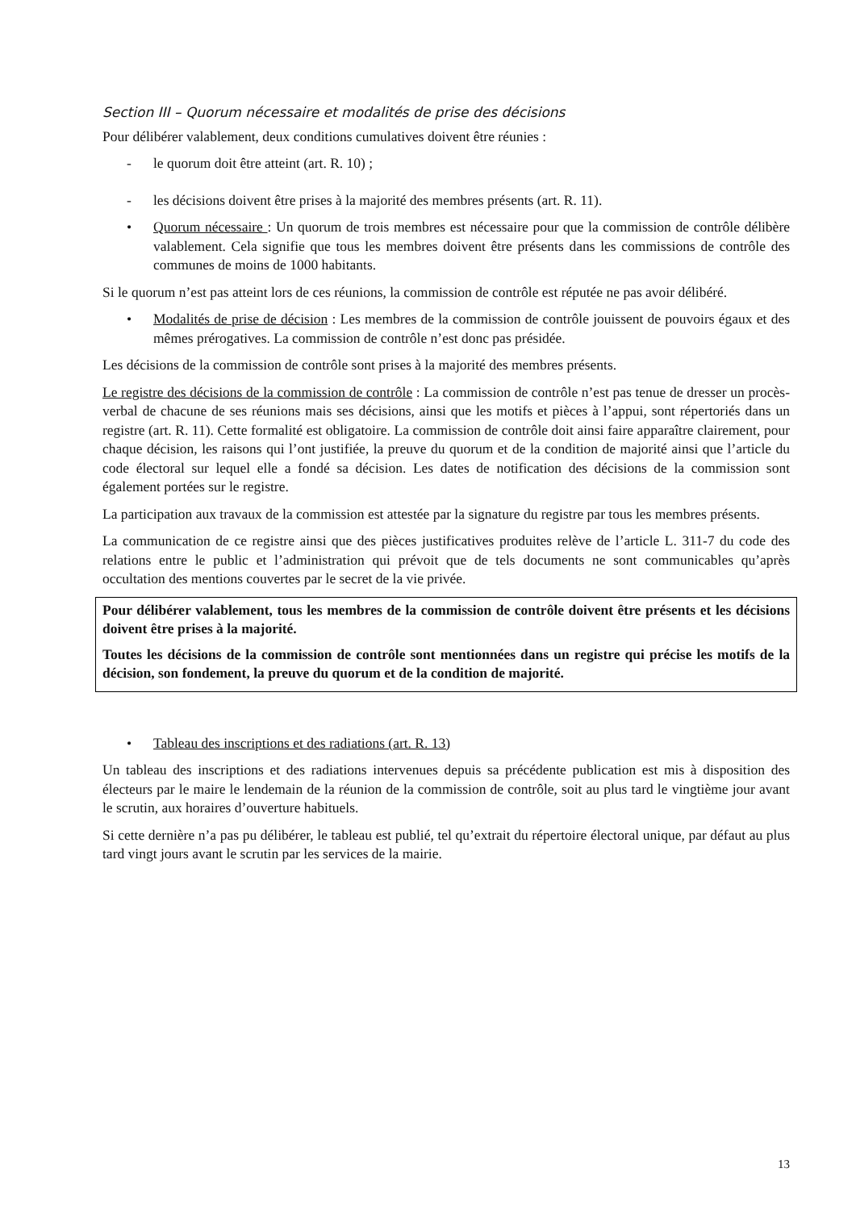Section III – Quorum nécessaire et modalités de prise des décisions
Pour délibérer valablement, deux conditions cumulatives doivent être réunies :
- le quorum doit être atteint (art. R. 10) ;
- les décisions doivent être prises à la majorité des membres présents (art. R. 11).
• Quorum nécessaire : Un quorum de trois membres est nécessaire pour que la commission de contrôle délibère valablement. Cela signifie que tous les membres doivent être présents dans les commissions de contrôle des communes de moins de 1000 habitants.
Si le quorum n’est pas atteint lors de ces réunions, la commission de contrôle est réputée ne pas avoir délibéré.
• Modalités de prise de décision : Les membres de la commission de contrôle jouissent de pouvoirs égaux et des mêmes prérogatives. La commission de contrôle n’est donc pas présidée.
Les décisions de la commission de contrôle sont prises à la majorité des membres présents.
Le registre des décisions de la commission de contrôle : La commission de contrôle n’est pas tenue de dresser un procès-verbal de chacune de ses réunions mais ses décisions, ainsi que les motifs et pièces à l’appui, sont répertoriés dans un registre (art. R. 11). Cette formalité est obligatoire. La commission de contrôle doit ainsi faire apparaître clairement, pour chaque décision, les raisons qui l’ont justifiée, la preuve du quorum et de la condition de majorité ainsi que l’article du code électoral sur lequel elle a fondé sa décision. Les dates de notification des décisions de la commission sont également portées sur le registre.
La participation aux travaux de la commission est attestée par la signature du registre par tous les membres présents.
La communication de ce registre ainsi que des pièces justificatives produites relève de l’article L. 311-7 du code des relations entre le public et l’administration qui prévoit que de tels documents ne sont communicables qu’après occultation des mentions couvertes par le secret de la vie privée.
Pour délibérer valablement, tous les membres de la commission de contrôle doivent être présents et les décisions doivent être prises à la majorité.
Toutes les décisions de la commission de contrôle sont mentionnées dans un registre qui précise les motifs de la décision, son fondement, la preuve du quorum et de la condition de majorité.
• Tableau des inscriptions et des radiations (art. R. 13)
Un tableau des inscriptions et des radiations intervenues depuis sa précédente publication est mis à disposition des électeurs par le maire le lendemain de la réunion de la commission de contrôle, soit au plus tard le vingtième jour avant le scrutin, aux horaires d’ouverture habituels.
Si cette dernière n’a pas pu délibérer, le tableau est publié, tel qu’extrait du répertoire électoral unique, par défaut au plus tard vingt jours avant le scrutin par les services de la mairie.
13